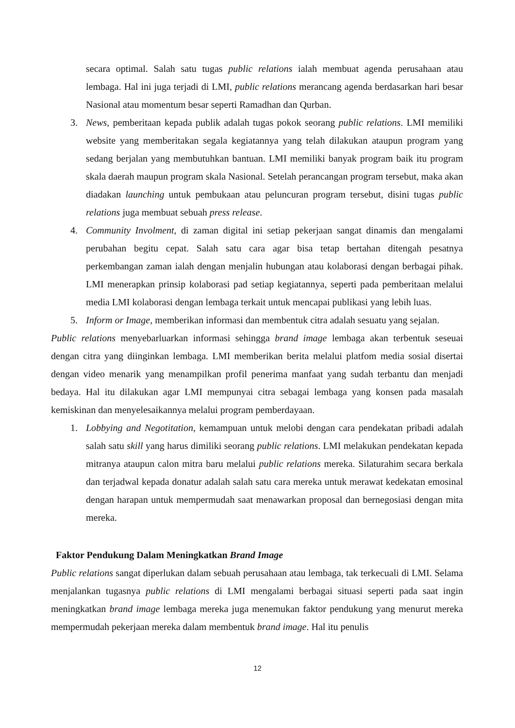secara optimal. Salah satu tugas public relations ialah membuat agenda perusahaan atau lembaga. Hal ini juga terjadi di LMI, public relations merancang agenda berdasarkan hari besar Nasional atau momentum besar seperti Ramadhan dan Qurban.
3. News, pemberitaan kepada publik adalah tugas pokok seorang public relations. LMI memiliki website yang memberitakan segala kegiatannya yang telah dilakukan ataupun program yang sedang berjalan yang membutuhkan bantuan. LMI memiliki banyak program baik itu program skala daerah maupun program skala Nasional. Setelah perancangan program tersebut, maka akan diadakan launching untuk pembukaan atau peluncuran program tersebut, disini tugas public relations juga membuat sebuah press release.
4. Community Involment, di zaman digital ini setiap pekerjaan sangat dinamis dan mengalami perubahan begitu cepat. Salah satu cara agar bisa tetap bertahan ditengah pesatnya perkembangan zaman ialah dengan menjalin hubungan atau kolaborasi dengan berbagai pihak. LMI menerapkan prinsip kolaborasi pad setiap kegiatannya, seperti pada pemberitaan melalui media LMI kolaborasi dengan lembaga terkait untuk mencapai publikasi yang lebih luas.
5. Inform or Image, memberikan informasi dan membentuk citra adalah sesuatu yang sejalan.
Public relations menyebarluarkan informasi sehingga brand image lembaga akan terbentuk seseuai dengan citra yang diinginkan lembaga. LMI memberikan berita melalui platfom media sosial disertai dengan video menarik yang menampilkan profil penerima manfaat yang sudah terbantu dan menjadi bedaya. Hal itu dilakukan agar LMI mempunyai citra sebagai lembaga yang konsen pada masalah kemiskinan dan menyelesaikannya melalui program pemberdayaan.
1. Lobbying and Negotitation, kemampuan untuk melobi dengan cara pendekatan pribadi adalah salah satu skill yang harus dimiliki seorang public relations. LMI melakukan pendekatan kepada mitranya ataupun calon mitra baru melalui public relations mereka. Silaturahim secara berkala dan terjadwal kepada donatur adalah salah satu cara mereka untuk merawat kedekatan emosinal dengan harapan untuk mempermudah saat menawarkan proposal dan bernegosiasi dengan mita mereka.
Faktor Pendukung Dalam Meningkatkan Brand Image
Public relations sangat diperlukan dalam sebuah perusahaan atau lembaga, tak terkecuali di LMI. Selama menjalankan tugasnya public relations di LMI mengalami berbagai situasi seperti pada saat ingin meningkatkan brand image lembaga mereka juga menemukan faktor pendukung yang menurut mereka mempermudah pekerjaan mereka dalam membentuk brand image. Hal itu penulis
12